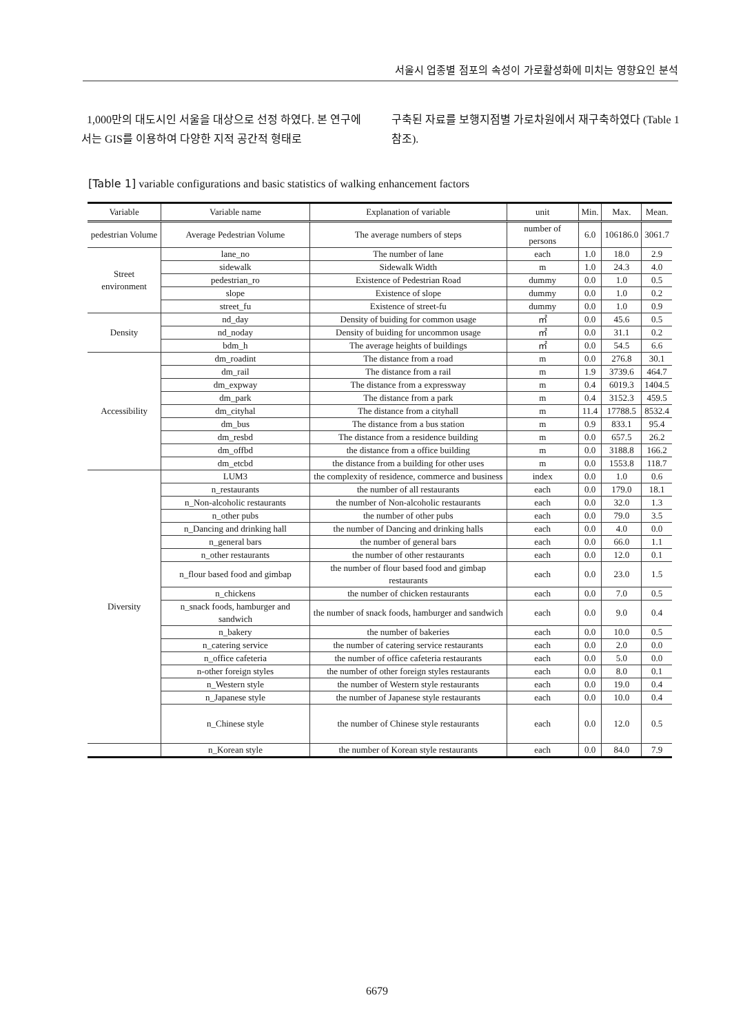서울시 업종별 점포의 속성이 가로활성화에 미치는 영향요인 분석
1,000만의 대도시인 서울을 대상으로 선정 하였다. 본 연구에서는 GIS를 이용하여 다양한 지적 공간적 형태로
구축된 자료를 보행지점별 가로차원에서 재구축하였다 (Table 1 참조).
[Table 1] variable configurations and basic statistics of walking enhancement factors
| Variable | Variable name | Explanation of variable | unit | Min. | Max. | Mean. |
| --- | --- | --- | --- | --- | --- | --- |
| pedestrian Volume | Average Pedestrian Volume | The average numbers of steps | number of persons | 6.0 | 106186.0 | 3061.7 |
| Street environment | lane_no | The number of lane | each | 1.0 | 18.0 | 2.9 |
| | sidewalk | Sidewalk Width | m | 1.0 | 24.3 | 4.0 |
| | pedestrian_ro | Existence of Pedestrian Road | dummy | 0.0 | 1.0 | 0.5 |
| | slope | Existence of slope | dummy | 0.0 | 1.0 | 0.2 |
| | street_fu | Existence of street-fu | dummy | 0.0 | 1.0 | 0.9 |
| Density | nd_day | Density of buiding for common usage | ㎡ | 0.0 | 45.6 | 0.5 |
| | nd_noday | Density of buiding for uncommon usage | ㎡ | 0.0 | 31.1 | 0.2 |
| | bdm_h | The average heights of buildings | ㎡ | 0.0 | 54.5 | 6.6 |
| Accessibility | dm_roadint | The distance from a road | m | 0.0 | 276.8 | 30.1 |
| | dm_rail | The distance from a rail | m | 1.9 | 3739.6 | 464.7 |
| | dm_expway | The distance from a expressway | m | 0.4 | 6019.3 | 1404.5 |
| | dm_park | The distance from a park | m | 0.4 | 3152.3 | 459.5 |
| | dm_cityhal | The distance from a cityhall | m | 11.4 | 17788.5 | 8532.4 |
| | dm_bus | The distance from a bus station | m | 0.9 | 833.1 | 95.4 |
| | dm_resbd | The distance from a residence building | m | 0.0 | 657.5 | 26.2 |
| | dm_offbd | the distance from a office building | m | 0.0 | 3188.8 | 166.2 |
| | dm_etcbd | the distance from a building for other uses | m | 0.0 | 1553.8 | 118.7 |
| Diversity | LUM3 | the complexity of residence, commerce and business | index | 0.0 | 1.0 | 0.6 |
| | n_restaurants | the number of all restaurants | each | 0.0 | 179.0 | 18.1 |
| | n_Non-alcoholic restaurants | the number of Non-alcoholic restaurants | each | 0.0 | 32.0 | 1.3 |
| | n_other pubs | the number of other pubs | each | 0.0 | 79.0 | 3.5 |
| | n_Dancing and drinking hall | the number of Dancing and drinking halls | each | 0.0 | 4.0 | 0.0 |
| | n_general bars | the number of general bars | each | 0.0 | 66.0 | 1.1 |
| | n_other restaurants | the number of other restaurants | each | 0.0 | 12.0 | 0.1 |
| | n_flour based food and gimbap | the number of flour based food and gimbap restaurants | each | 0.0 | 23.0 | 1.5 |
| | n_chickens | the number of chicken restaurants | each | 0.0 | 7.0 | 0.5 |
| | n_snack foods, hamburger and sandwich | the number of snack foods, hamburger and sandwich | each | 0.0 | 9.0 | 0.4 |
| | n_bakery | the number of bakeries | each | 0.0 | 10.0 | 0.5 |
| | n_catering service | the number of catering service restaurants | each | 0.0 | 2.0 | 0.0 |
| | n_office cafeteria | the number of office cafeteria restaurants | each | 0.0 | 5.0 | 0.0 |
| | n-other foreign styles | the number of other foreign styles restaurants | each | 0.0 | 8.0 | 0.1 |
| | n_Western style | the number of Western style restaurants | each | 0.0 | 19.0 | 0.4 |
| | n_Japanese style | the number of Japanese style restaurants | each | 0.0 | 10.0 | 0.4 |
| | n_Chinese style | the number of Chinese style restaurants | each | 0.0 | 12.0 | 0.5 |
| | n_Korean style | the number of Korean style restaurants | each | 0.0 | 84.0 | 7.9 |
6679